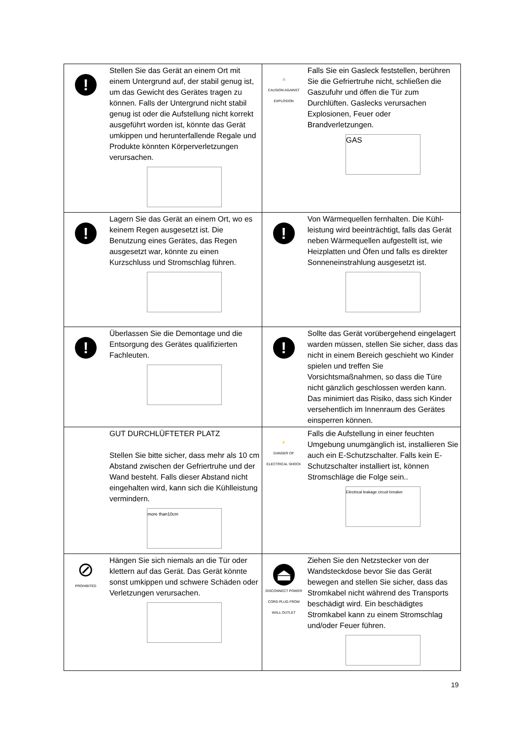| ! | Stellen Sie das Gerät an einem Ort mit einem Untergrund auf, der stabil genug ist, um das Gewicht des Gerätes tragen zu können. Falls der Untergrund nicht stabil genug ist oder die Aufstellung nicht korrekt ausgeführt worden ist, könnte das Gerät umkippen und herunterfallende Regale und Produkte könnten Körperverletzungen verursachen. | ⚠ CAUSION AGAINST EXPLOSION | Falls Sie ein Gasleck feststellen, berühren Sie die Gefriertruhe nicht, schließen die Gaszufuhr und öffen die Tür zum Durchlüften. Gaslecks verursachen Explosionen, Feuer oder Brandverletzungen. GAS |
| ! | Lagern Sie das Gerät an einem Ort, wo es keinem Regen ausgesetzt ist. Die Benutzung eines Gerätes, das Regen ausgesetzt war, könnte zu einen Kurzschluss und Stromschlag führen. | ! | Von Wärmequellen fernhalten. Die Kühl-leistung wird beeinträchtigt, falls das Gerät neben Wärmequellen aufgestellt ist, wie Heizplatten und Öfen und falls es direkter Sonneneinstrahlung ausgesetzt ist. |
| ! | Überlassen Sie die Demontage und die Entsorgung des Gerätes qualifizierten Fachleuten. | ! | Sollte das Gerät vorübergehend eingelagert warden müssen, stellen Sie sicher, dass das nicht in einem Bereich geschieht wo Kinder spielen und treffen Sie Vorsichtsmaßnahmen, so dass die Türe nicht gänzlich geschlossen werden kann. Das minimiert das Risiko, dass sich Kinder versehentlich im Innenraum des Gerätes einsperren können. |
| | GUT DURCHLÜFTETER PLATZ Stellen Sie bitte sicher, dass mehr als 10 cm Abstand zwischen der Gefriertruhe und der Wand besteht. Falls dieser Abstand nicht eingehalten wird, kann sich die Kühlleistung vermindern. more than10cm | ⚡ DANGER OF ELECTRICAL SHOCK | Falls die Aufstellung in einer feuchten Umgebung unumgänglich ist, installieren Sie auch ein E-Schutzschalter. Falls kein E-Schutzschalter installiert ist, können Stromschläge die Folge sein.. Electrical leakage circuit breaker |
| ⊘ PROHIBITED | Hängen Sie sich niemals an die Tür oder klettern auf das Gerät. Das Gerät könnte sonst umkippen und schwere Schäden oder Verletzungen verursachen. | ⏏ DISCONNECT POWER CORD PLUG FROM WALL OUTLET | Ziehen Sie den Netzstecker von der Wandsteckdose bevor Sie das Gerät bewegen and stellen Sie sicher, dass das Stromkabel nicht während des Transports beschädigt wird. Ein beschädigtes Stromkabel kann zu einem Stromschlag und/oder Feuer führen. |
19